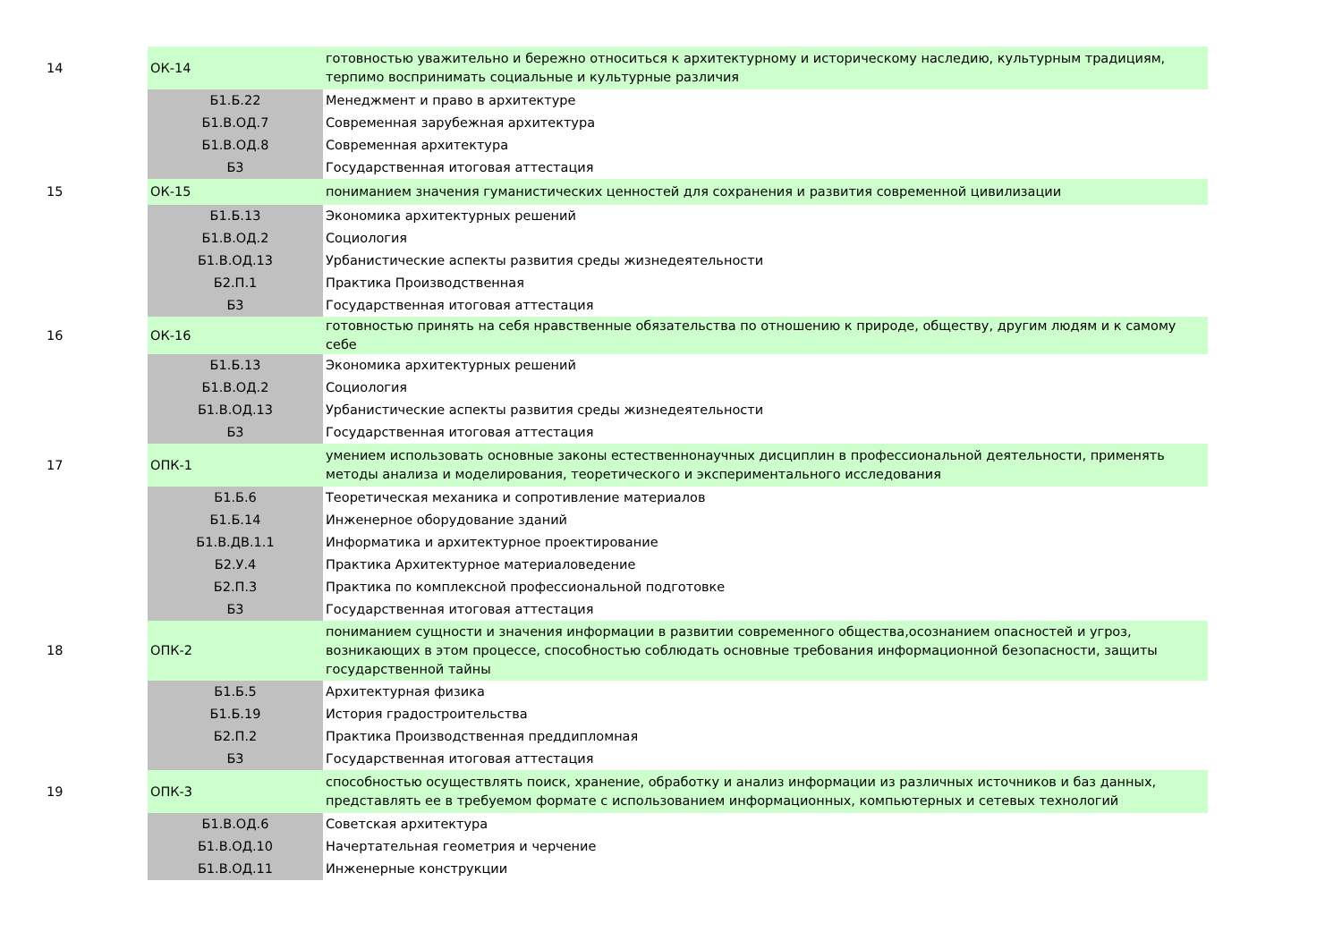| 14 | ОК-14 | готовностью уважительно и бережно относиться к архитектурному и историческому наследию, культурным традициям, терпимо воспринимать социальные и культурные различия |
| | Б1.Б.22 | Менеджмент и право в архитектуре |
| | Б1.В.ОД.7 | Современная зарубежная архитектура |
| | Б1.В.ОД.8 | Современная архитектура |
| | Б3 | Государственная итоговая аттестация |
| 15 | ОК-15 | пониманием значения гуманистических ценностей для сохранения и развития современной цивилизации |
| | Б1.Б.13 | Экономика архитектурных решений |
| | Б1.В.ОД.2 | Социология |
| | Б1.В.ОД.13 | Урбанистические аспекты развития среды жизнедеятельности |
| | Б2.П.1 | Практика Производственная |
| | Б3 | Государственная итоговая аттестация |
| 16 | ОК-16 | готовностью принять на себя нравственные обязательства по отношению к природе, обществу, другим людям и к самому себе |
| | Б1.Б.13 | Экономика архитектурных решений |
| | Б1.В.ОД.2 | Социология |
| | Б1.В.ОД.13 | Урбанистические аспекты развития среды жизнедеятельности |
| | Б3 | Государственная итоговая аттестация |
| 17 | ОПК-1 | умением использовать основные законы естественнонаучных дисциплин в профессиональной деятельности, применять методы анализа и моделирования, теоретического и экспериментального исследования |
| | Б1.Б.6 | Теоретическая механика и сопротивление материалов |
| | Б1.Б.14 | Инженерное оборудование зданий |
| | Б1.В.ДВ.1.1 | Информатика и архитектурное проектирование |
| | Б2.У.4 | Практика Архитектурное материаловедение |
| | Б2.П.3 | Практика по комплексной профессиональной подготовке |
| | Б3 | Государственная итоговая аттестация |
| 18 | ОПК-2 | пониманием сущности и значения информации в развитии современного общества,осознанием опасностей и угроз, возникающих в этом процессе, способностью соблюдать основные требования информационной безопасности, защиты государственной тайны |
| | Б1.Б.5 | Архитектурная физика |
| | Б1.Б.19 | История градостроительства |
| | Б2.П.2 | Практика Производственная преддипломная |
| | Б3 | Государственная итоговая аттестация |
| 19 | ОПК-3 | способностью осуществлять поиск, хранение, обработку и анализ информации из различных источников и баз данных, представлять ее в требуемом формате с использованием информационных, компьютерных и сетевых технологий |
| | Б1.В.ОД.6 | Советская архитектура |
| | Б1.В.ОД.10 | Начертательная геометрия и черчение |
| | Б1.В.ОД.11 | Инженерные конструкции |